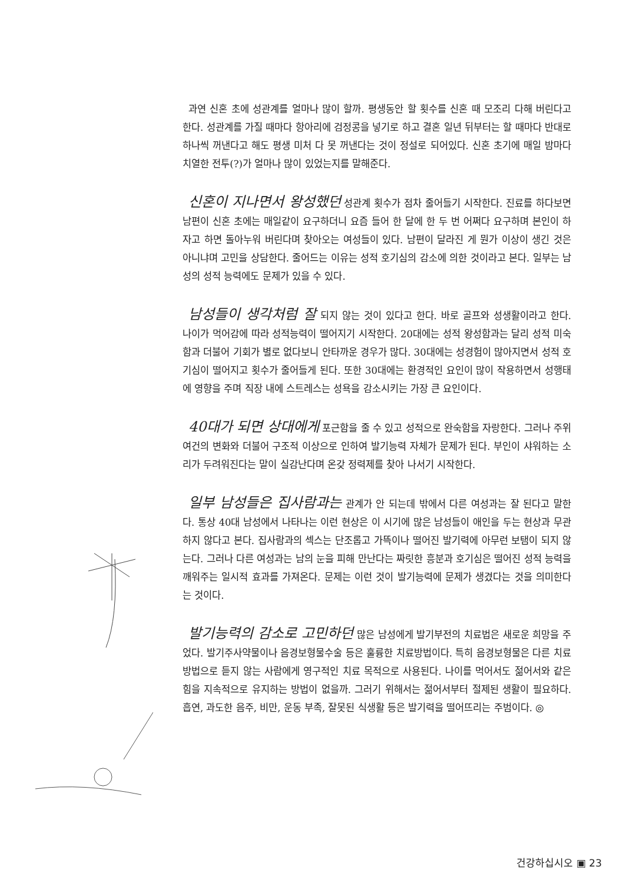과연 신혼 초에 성관계를 얼마나 많이 할까. 평생동안 할 횟수를 신혼 때 모조리 다해 버린다고 한다. 성관계를 가질 때마다 항아리에 검정콩을 넣기로 하고 결혼 일년 뒤부터는 할 때마다 반대로 하나씩 꺼낸다고 해도 평생 미처 다 못 꺼낸다는 것이 정설로 되어있다. 신혼 초기에 매일 밤마다 치열한 전투(?)가 얼마나 많이 있었는지를 말해준다.
신혼이 지나면서 왕성했던 성관계 횟수가 점차 줄어들기 시작한다. 진료를 하다보면 남편이 신혼 초에는 매일같이 요구하더니 요즘 들어 한 달에 한 두 번 어쩌다 요구하며 본인이 하자고 하면 돌아누워 버린다며 찾아오는 여성들이 있다. 남편이 달라진 게 뭔가 이상이 생긴 것은 아니냐며 고민을 상담한다. 줄어드는 이유는 성적 호기심의 감소에 의한 것이라고 본다. 일부는 남성의 성적 능력에도 문제가 있을 수 있다.
남성들이 생각처럼 잘 되지 않는 것이 있다고 한다. 바로 골프와 성생활이라고 한다. 나이가 먹어감에 따라 성적능력이 떨어지기 시작한다. 20대에는 성적 왕성함과는 달리 성적 미숙함과 더불어 기회가 별로 없다보니 안타까운 경우가 많다. 30대에는 성경험이 많아지면서 성적 호기심이 떨어지고 횟수가 줄어들게 된다. 또한 30대에는 환경적인 요인이 많이 작용하면서 성행태에 영향을 주며 직장 내에 스트레스는 성욕을 감소시키는 가장 큰 요인이다.
40대가 되면 상대에게 포근함을 줄 수 있고 성적으로 완숙함을 자랑한다. 그러나 주위 여건의 변화와 더불어 구조적 이상으로 인하여 발기능력 자체가 문제가 된다. 부인이 샤워하는 소리가 두려워진다는 말이 실감난다며 온갖 정력제를 찾아 나서기 시작한다.
일부 남성들은 집사람과는 관계가 안 되는데 밖에서 다른 여성과는 잘 된다고 말한다. 통상 40대 남성에서 나타나는 이런 현상은 이 시기에 많은 남성들이 애인을 두는 현상과 무관하지 않다고 본다. 집사람과의 섹스는 단조롭고 가뜩이나 떨어진 발기력에 아무런 보탬이 되지 않는다. 그러나 다른 여성과는 남의 눈을 피해 만난다는 짜릿한 흥분과 호기심은 떨어진 성적 능력을 깨워주는 일시적 효과를 가져온다. 문제는 이런 것이 발기능력에 문제가 생겼다는 것을 의미한다는 것이다.
발기능력의 감소로 고민하던 많은 남성에게 발기부전의 치료법은 새로운 희망을 주었다. 발기주사약물이나 음경보형물수술 등은 훌륭한 치료방법이다. 특히 음경보형물은 다른 치료방법으로 듣지 않는 사람에게 영구적인 치료 목적으로 사용된다. 나이를 먹어서도 젊어서와 같은 힘을 지속적으로 유지하는 방법이 없을까. 그러기 위해서는 젊어서부터 절제된 생활이 필요하다. 흡연, 과도한 음주, 비만, 운동 부족, 잘못된 식생활 등은 발기력을 떨어뜨리는 주범이다. ◎
건강하십시오 ▣ 23